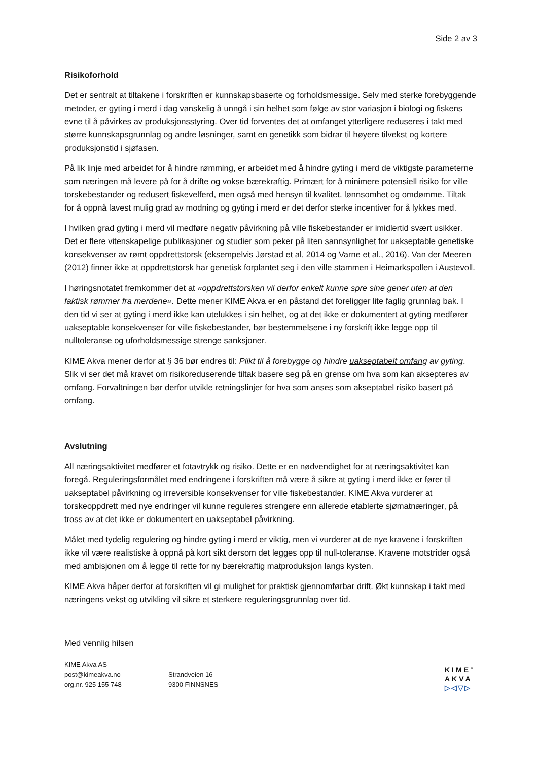Side 2 av 3
Risikoforhold
Det er sentralt at tiltakene i forskriften er kunnskapsbaserte og forholdsmessige. Selv med sterke forebyggende metoder, er gyting i merd i dag vanskelig å unngå i sin helhet som følge av stor variasjon i biologi og fiskens evne til å påvirkes av produksjonsstyring. Over tid forventes det at omfanget ytterligere reduseres i takt med større kunnskapsgrunnlag og andre løsninger, samt en genetikk som bidrar til høyere tilvekst og kortere produksjonstid i sjøfasen.
På lik linje med arbeidet for å hindre rømming, er arbeidet med å hindre gyting i merd de viktigste parameterne som næringen må levere på for å drifte og vokse bærekraftig. Primært for å minimere potensiell risiko for ville torskebestander og redusert fiskevelferd, men også med hensyn til kvalitet, lønnsomhet og omdømme. Tiltak for å oppnå lavest mulig grad av modning og gyting i merd er det derfor sterke incentiver for å lykkes med.
I hvilken grad gyting i merd vil medføre negativ påvirkning på ville fiskebestander er imidlertid svært usikker. Det er flere vitenskapelige publikasjoner og studier som peker på liten sannsynlighet for uakseptable genetiske konsekvenser av rømt oppdrettstorsk (eksempelvis Jørstad et al, 2014 og Varne et al., 2016). Van der Meeren (2012) finner ikke at oppdrettstorsk har genetisk forplantet seg i den ville stammen i Heimarkspollen i Austevoll.
I høringsnotatet fremkommer det at «oppdrettstorsken vil derfor enkelt kunne spre sine gener uten at den faktisk rømmer fra merdene». Dette mener KIME Akva er en påstand det foreligger lite faglig grunnlag bak. I den tid vi ser at gyting i merd ikke kan utelukkes i sin helhet, og at det ikke er dokumentert at gyting medfører uakseptable konsekvenser for ville fiskebestander, bør bestemmelsene i ny forskrift ikke legge opp til nulltoleranse og uforholdsmessige strenge sanksjoner.
KIME Akva mener derfor at § 36 bør endres til: Plikt til å forebygge og hindre uakseptabelt omfang av gyting. Slik vi ser det må kravet om risikoreduserende tiltak basere seg på en grense om hva som kan aksepteres av omfang. Forvaltningen bør derfor utvikle retningslinjer for hva som anses som akseptabel risiko basert på omfang.
Avslutning
All næringsaktivitet medfører et fotavtrykk og risiko. Dette er en nødvendighet for at næringsaktivitet kan foregå. Reguleringsformålet med endringene i forskriften må være å sikre at gyting i merd ikke er fører til uakseptabel påvirkning og irreversible konsekvenser for ville fiskebestander. KIME Akva vurderer at torskeoppdrett med nye endringer vil kunne reguleres strengere enn allerede etablerte sjømatnæringer, på tross av at det ikke er dokumentert en uakseptabel påvirkning.
Målet med tydelig regulering og hindre gyting i merd er viktig, men vi vurderer at de nye kravene i forskriften ikke vil være realistiske å oppnå på kort sikt dersom det legges opp til null-toleranse. Kravene motstrider også med ambisjonen om å legge til rette for ny bærekraftig matproduksjon langs kysten.
KIME Akva håper derfor at forskriften vil gi mulighet for praktisk gjennomførbar drift. Økt kunnskap i takt med næringens vekst og utvikling vil sikre et sterkere reguleringsgrunnlag over tid.
Med vennlig hilsen
KIME Akva AS
post@kimeakva.no
org.nr. 925 155 748
Strandveien 16
9300 FINNSNES
KIME<sup>®</sup>
AKVA
▷◁▽▷